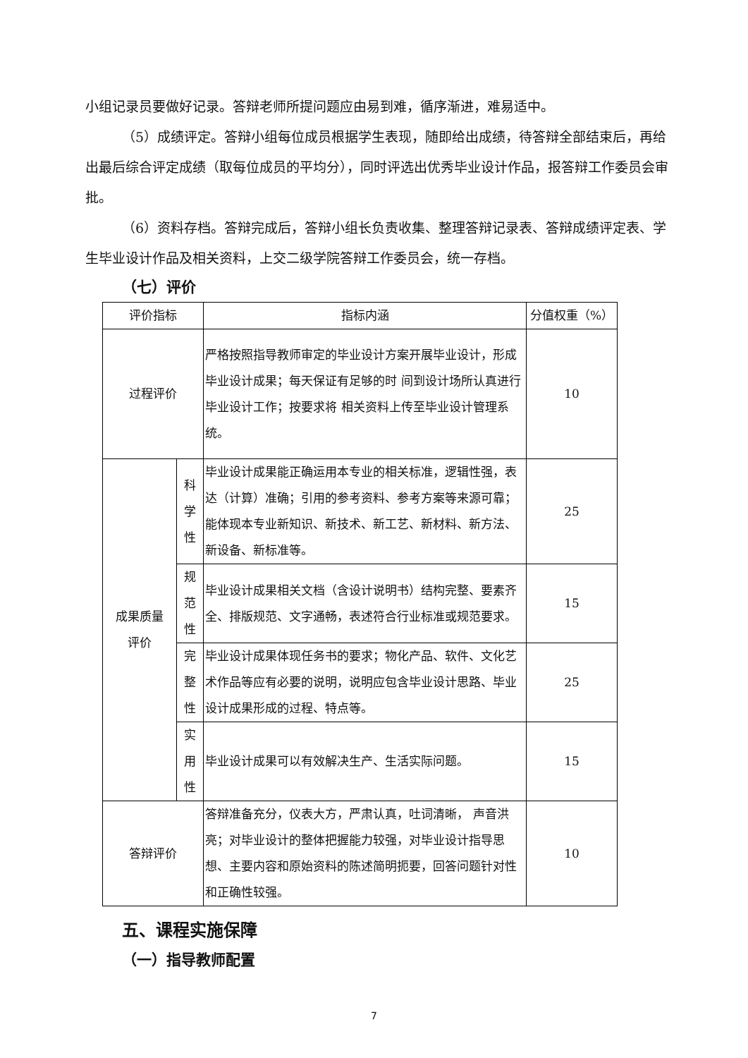小组记录员要做好记录。答辩老师所提问题应由易到难，循序渐进，难易适中。
（5）成绩评定。答辩小组每位成员根据学生表现，随即给出成绩，待答辩全部结束后，再给出最后综合评定成绩（取每位成员的平均分），同时评选出优秀毕业设计作品，报答辩工作委员会审批。
（6）资料存档。答辩完成后，答辩小组长负责收集、整理答辩记录表、答辩成绩评定表、学生毕业设计作品及相关资料，上交二级学院答辩工作委员会，统一存档。
（七）评价
| 评价指标 | | 指标内涵 | 分值权重（%） |
| --- | --- | --- | --- |
| 过程评价 | | 严格按照指导教师审定的毕业设计方案开展毕业设计，形成毕业设计成果；每天保证有足够的时 间到设计场所认真进行毕业设计工作；按要求将 相关资料上传至毕业设计管理系统。 | 10 |
| 成果质量 评价 | 科学性 | 毕业设计成果能正确运用本专业的相关标准，逻辑性强，表达（计算）准确；引用的参考资料、参考方案等来源可靠；能体现本专业新知识、新技术、新工艺、新材料、新方法、新设备、新标准等。 | 25 |
| | 规范性 | 毕业设计成果相关文档（含设计说明书）结构完整、要素齐全、排版规范、文字通畅，表述符合行业标准或规范要求。 | 15 |
| | 完整性 | 毕业设计成果体现任务书的要求；物化产品、软件、文化艺术作品等应有必要的说明，说明应包含毕业设计思路、毕业设计成果形成的过程、特点等。 | 25 |
| | 实用性 | 毕业设计成果可以有效解决生产、生活实际问题。 | 15 |
| 答辩评价 | | 答辩准备充分，仪表大方，严肃认真，吐词清晰， 声音洪亮；对毕业设计的整体把握能力较强，对毕业设计指导思想、主要内容和原始资料的陈述简明扼要，回答问题针对性和正确性较强。 | 10 |
五、课程实施保障
（一）指导教师配置
7